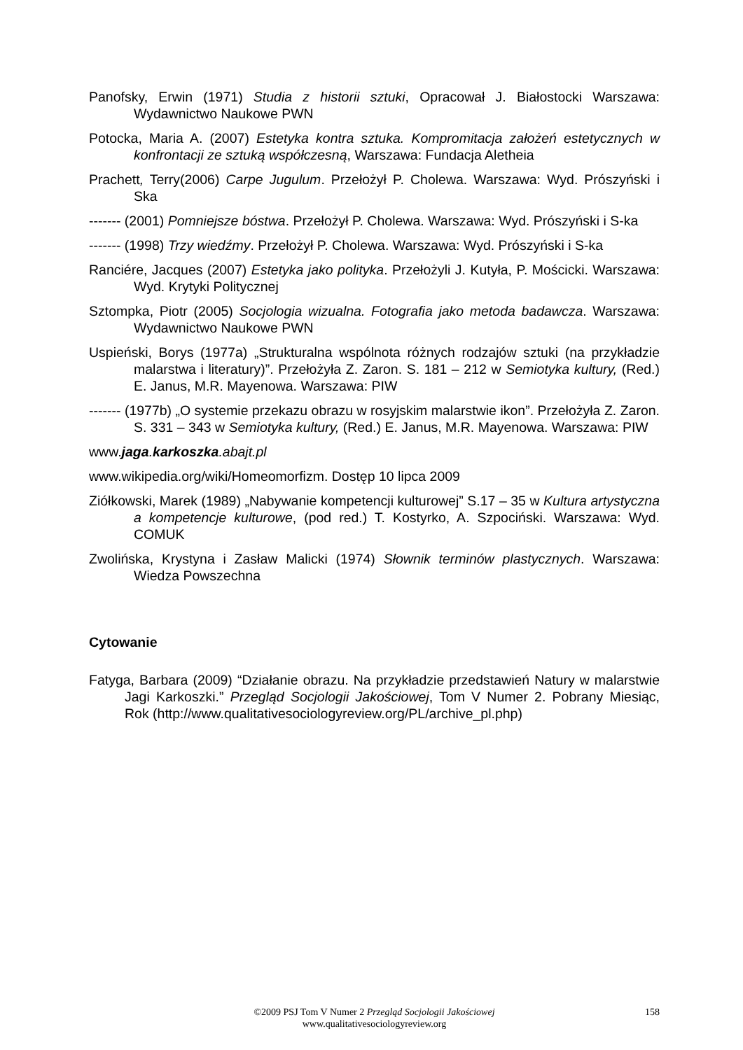Panofsky, Erwin (1971) Studia z historii sztuki, Opracował J. Białostocki Warszawa: Wydawnictwo Naukowe PWN
Potocka, Maria A. (2007) Estetyka kontra sztuka. Kompromitacja założeń estetycznych w konfrontacji ze sztuką współczesną, Warszawa: Fundacja Aletheia
Prachett, Terry(2006) Carpe Jugulum. Przełożył P. Cholewa. Warszawa: Wyd. Prószyński i Ska
------- (2001) Pomniejsze bóstwa. Przełożył P. Cholewa. Warszawa: Wyd. Prószyński i S-ka
------- (1998) Trzy wiedźmy. Przełożył P. Cholewa. Warszawa: Wyd. Prószyński i S-ka
Ranciére, Jacques (2007) Estetyka jako polityka. Przełożyli J. Kutyła, P. Mościcki. Warszawa: Wyd. Krytyki Politycznej
Sztompka, Piotr (2005) Socjologia wizualna. Fotografia jako metoda badawcza. Warszawa: Wydawnictwo Naukowe PWN
Uspieński, Borys (1977a) „Strukturalna wspólnota różnych rodzajów sztuki (na przykładzie malarstwa i literatury)”. Przełożyła Z. Zaron. S. 181 – 212 w Semiotyka kultury, (Red.) E. Janus, M.R. Mayenowa. Warszawa: PIW
------- (1977b) „O systemie przekazu obrazu w rosyjskim malarstwie ikon”. Przełożyła Z. Zaron. S. 331 – 343 w Semiotyka kultury, (Red.) E. Janus, M.R. Mayenowa. Warszawa: PIW
www.jaga. karkoszka.abajt.pl
www.wikipedia.org/wiki/Homeomorfizm. Dostęp 10 lipca 2009
Ziółkowski, Marek (1989) „Nabywanie kompetencji kulturowej” S.17 – 35 w Kultura artystyczna a kompetencje kulturowe, (pod red.) T. Kostyrko, A. Szpociński. Warszawa: Wyd. COMUK
Zwolińska, Krystyna i Zasław Malicki (1974) Słownik terminów plastycznych. Warszawa: Wiedza Powszechna
Cytowanie
Fatyga, Barbara (2009) “Działanie obrazu. Na przykładzie przedstawień Natury w malarstwie Jagi Karkoszki.” Przegląd Socjologii Jakościowej, Tom V Numer 2. Pobrany Miesiąc, Rok (http://www.qualitativesociologyreview.org/PL/archive_pl.php)
©2009 PSJ Tom V Numer 2 Przegląd Socjologii Jakościowej
www.qualitativesociologyreview.org
158